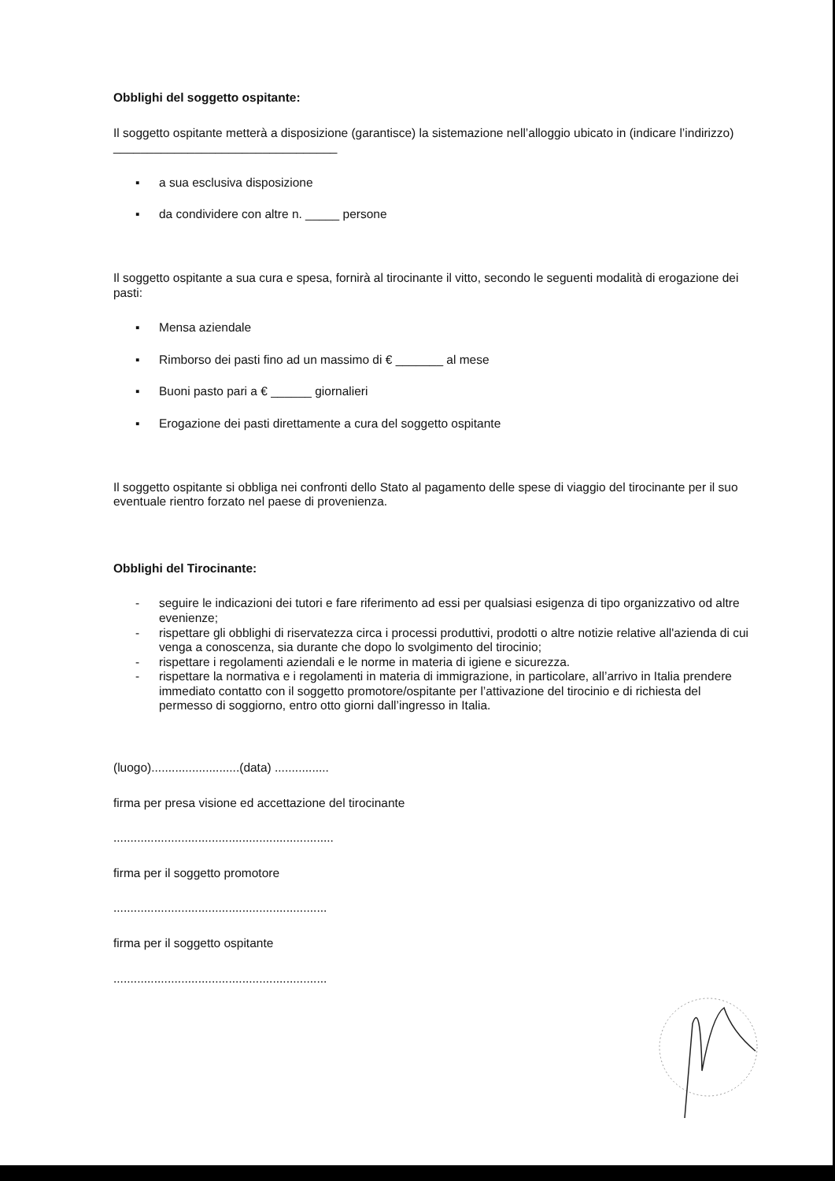Obblighi del soggetto ospitante:
Il soggetto ospitante metterà a disposizione (garantisce) la sistemazione nell’alloggio ubicato in (indicare l’indirizzo) _________________________________
▪ a sua esclusiva disposizione
▪ da condividere con altre n. _____ persone
Il soggetto ospitante a sua cura e spesa, fornirà al tirocinante il vitto, secondo le seguenti modalità di erogazione dei pasti:
▪ Mensa aziendale
▪ Rimborso dei pasti fino ad un massimo di € _______ al mese
▪ Buoni pasto pari a € ______ giornalieri
▪ Erogazione dei pasti direttamente a cura del soggetto ospitante
Il soggetto ospitante si obbliga nei confronti dello Stato al pagamento delle spese di viaggio del tirocinante per il suo eventuale rientro forzato nel paese di provenienza.
Obblighi del Tirocinante:
- seguire le indicazioni dei tutori e fare riferimento ad essi per qualsiasi esigenza di tipo organizzativo od altre evenienze;
- rispettare gli obblighi di riservatezza circa i processi produttivi, prodotti o altre notizie relative all'azienda di cui venga a conoscenza, sia durante che dopo lo svolgimento del tirocinio;
- rispettare i regolamenti aziendali e le norme in materia di igiene e sicurezza.
- rispettare la normativa e i regolamenti in materia di immigrazione, in particolare, all’arrivo in Italia prendere immediato contatto con il soggetto promotore/ospitante per l’attivazione del tirocinio e di richiesta del permesso di soggiorno, entro otto giorni dall’ingresso in Italia.
(luogo)..........................(data) ................
firma per presa visione ed accettazione del tirocinante
.................................................................
firma per il soggetto promotore
...............................................................
firma per il soggetto ospitante
...............................................................